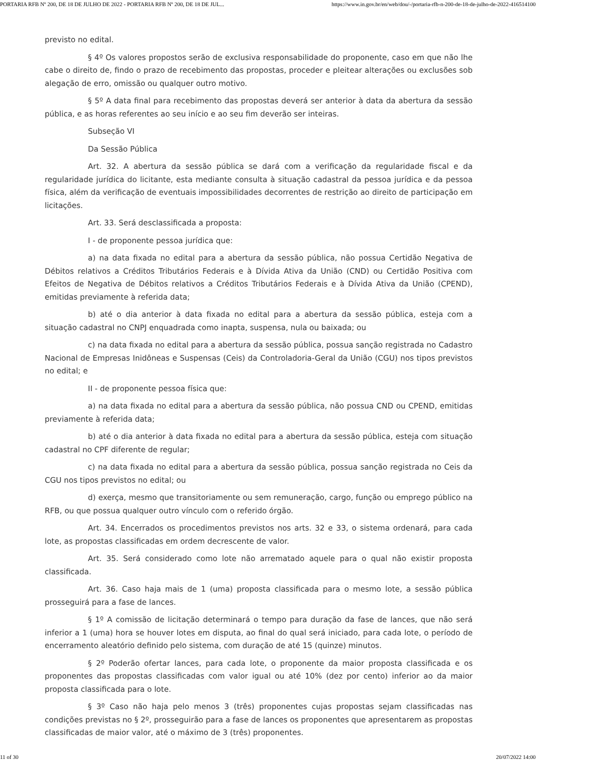PORTARIA RFB Nº 200, DE 18 DE JULHO DE 2022 - PORTARIA RFB Nº 200, DE 18 DE JUL... https://www.in.gov.br/en/web/dou/-/portaria-rfb-n-200-de-18-de-julho-de-2022-416514100
previsto no edital.
§ 4º Os valores propostos serão de exclusiva responsabilidade do proponente, caso em que não lhe cabe o direito de, findo o prazo de recebimento das propostas, proceder e pleitear alterações ou exclusões sob alegação de erro, omissão ou qualquer outro motivo.
§ 5º A data final para recebimento das propostas deverá ser anterior à data da abertura da sessão pública, e as horas referentes ao seu início e ao seu fim deverão ser inteiras.
Subseção VI
Da Sessão Pública
Art. 32. A abertura da sessão pública se dará com a verificação da regularidade fiscal e da regularidade jurídica do licitante, esta mediante consulta à situação cadastral da pessoa jurídica e da pessoa física, além da verificação de eventuais impossibilidades decorrentes de restrição ao direito de participação em licitações.
Art. 33. Será desclassificada a proposta:
I - de proponente pessoa jurídica que:
a) na data fixada no edital para a abertura da sessão pública, não possua Certidão Negativa de Débitos relativos a Créditos Tributários Federais e à Dívida Ativa da União (CND) ou Certidão Positiva com Efeitos de Negativa de Débitos relativos a Créditos Tributários Federais e à Dívida Ativa da União (CPEND), emitidas previamente à referida data;
b) até o dia anterior à data fixada no edital para a abertura da sessão pública, esteja com a situação cadastral no CNPJ enquadrada como inapta, suspensa, nula ou baixada; ou
c) na data fixada no edital para a abertura da sessão pública, possua sanção registrada no Cadastro Nacional de Empresas Inidôneas e Suspensas (Ceis) da Controladoria-Geral da União (CGU) nos tipos previstos no edital; e
II - de proponente pessoa física que:
a) na data fixada no edital para a abertura da sessão pública, não possua CND ou CPEND, emitidas previamente à referida data;
b) até o dia anterior à data fixada no edital para a abertura da sessão pública, esteja com situação cadastral no CPF diferente de regular;
c) na data fixada no edital para a abertura da sessão pública, possua sanção registrada no Ceis da CGU nos tipos previstos no edital; ou
d) exerça, mesmo que transitoriamente ou sem remuneração, cargo, função ou emprego público na RFB, ou que possua qualquer outro vínculo com o referido órgão.
Art. 34. Encerrados os procedimentos previstos nos arts. 32 e 33, o sistema ordenará, para cada lote, as propostas classificadas em ordem decrescente de valor.
Art. 35. Será considerado como lote não arrematado aquele para o qual não existir proposta classificada.
Art. 36. Caso haja mais de 1 (uma) proposta classificada para o mesmo lote, a sessão pública prosseguirá para a fase de lances.
§ 1º A comissão de licitação determinará o tempo para duração da fase de lances, que não será inferior a 1 (uma) hora se houver lotes em disputa, ao final do qual será iniciado, para cada lote, o período de encerramento aleatório definido pelo sistema, com duração de até 15 (quinze) minutos.
§ 2º Poderão ofertar lances, para cada lote, o proponente da maior proposta classificada e os proponentes das propostas classificadas com valor igual ou até 10% (dez por cento) inferior ao da maior proposta classificada para o lote.
§ 3º Caso não haja pelo menos 3 (três) proponentes cujas propostas sejam classificadas nas condições previstas no § 2º, prosseguirão para a fase de lances os proponentes que apresentarem as propostas classificadas de maior valor, até o máximo de 3 (três) proponentes.
11 of 30 20/07/2022 14:00